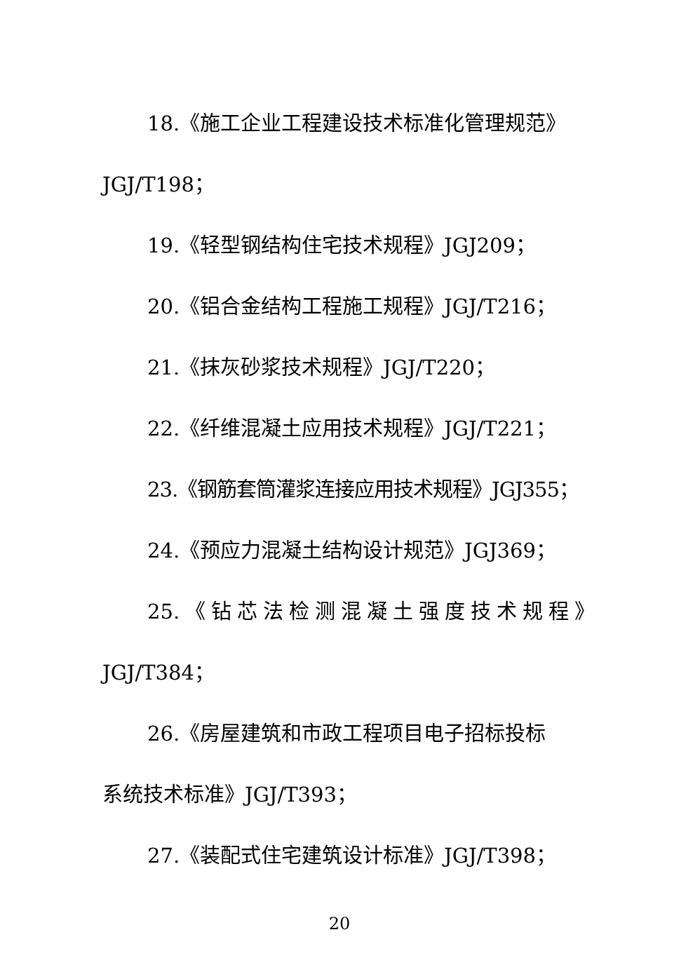18.《施工企业工程建设技术标准化管理规范》
JGJ/T198；
19.《轻型钢结构住宅技术规程》JGJ209；
20.《铝合金结构工程施工规程》JGJ/T216；
21.《抹灰砂浆技术规程》JGJ/T220；
22.《纤维混凝土应用技术规程》JGJ/T221；
23.《钢筋套筒灌浆连接应用技术规程》JGJ355；
24.《预应力混凝土结构设计规范》JGJ369；
25.《钻芯法检测混凝土强度技术规程》
JGJ/T384；
26.《房屋建筑和市政工程项目电子招标投标
系统技术标准》JGJ/T393；
27.《装配式住宅建筑设计标准》JGJ/T398；
20